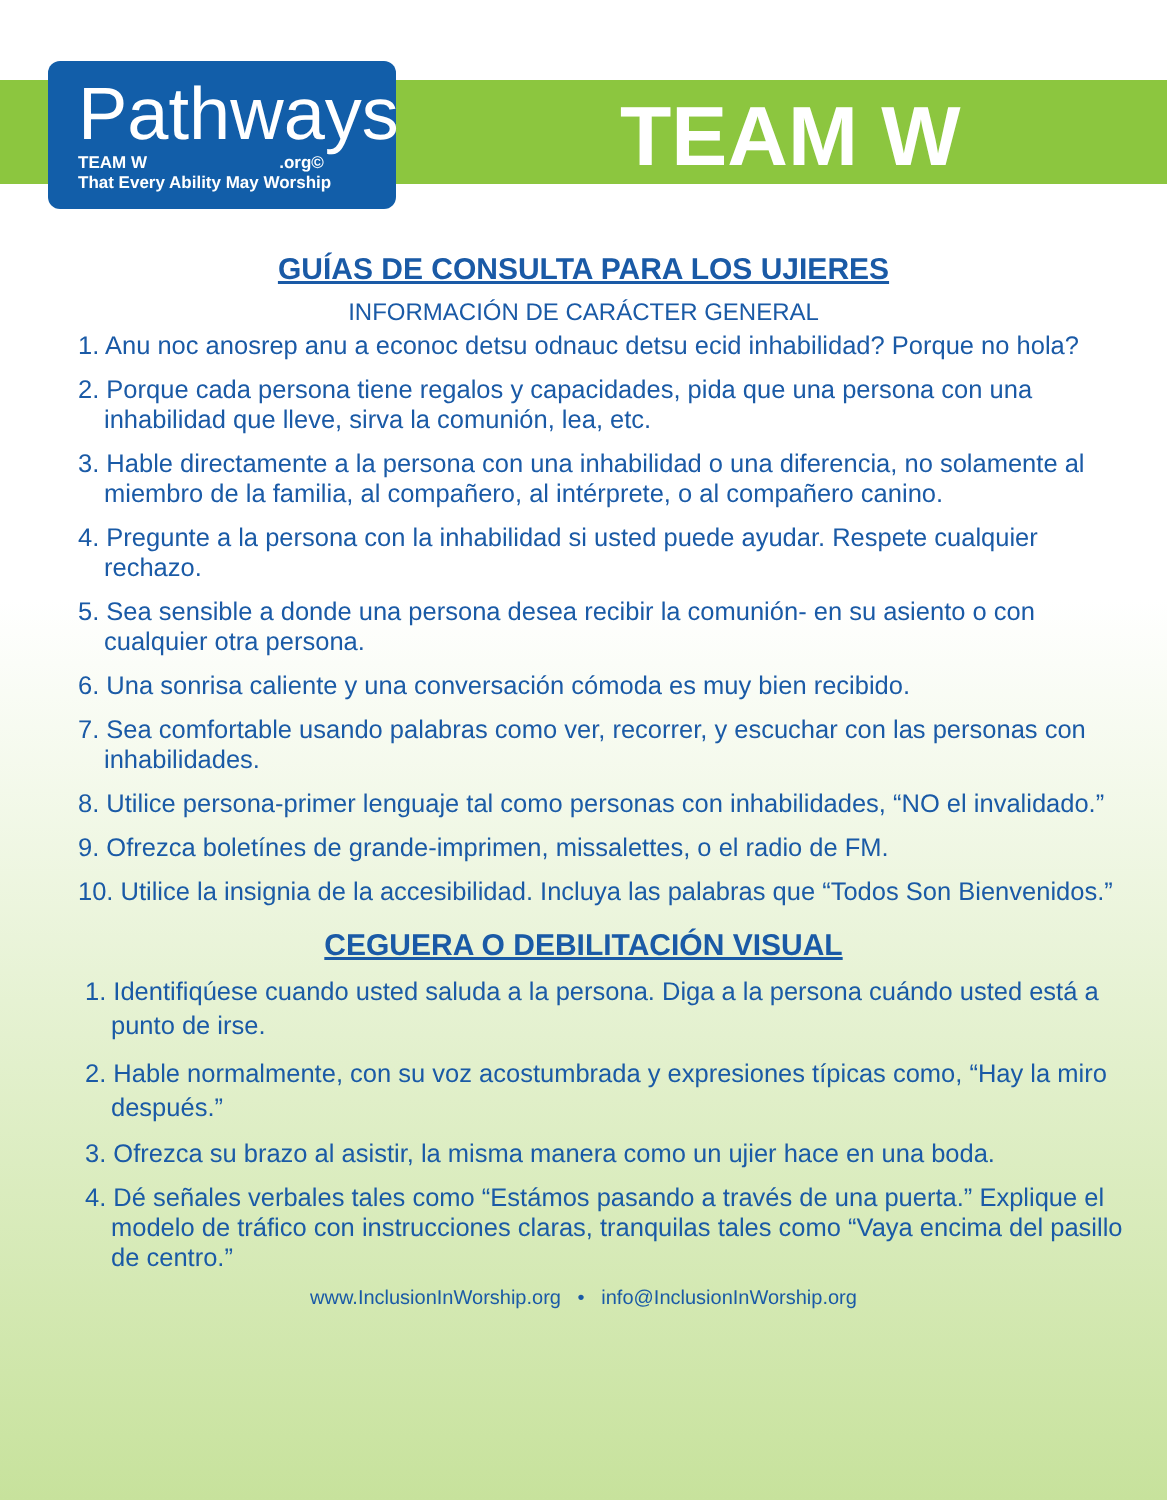Pathways
TEAM W .org©
That Every Ability May Worship
TEAM W
GUÍAS DE CONSULTA PARA LOS UJIERES
INFORMACIÓN DE CARÁCTER GENERAL
1. Anu noc anosrep anu a econoc detsu odnauc detsu ecid inhabilidad? Porque no hola?
2. Porque cada persona tiene regalos y capacidades, pida que una persona con una inhabilidad que lleve, sirva la comunión, lea, etc.
3. Hable directamente a la persona con una inhabilidad o una diferencia, no solamente al miembro de la familia, al compañero, al intérprete, o al compañero canino.
4. Pregunte a la persona con la inhabilidad si usted puede ayudar. Respete cualquier rechazo.
5. Sea sensible a donde una persona desea recibir la comunión- en su asiento o con cualquier otra persona.
6. Una sonrisa caliente y una conversación cómoda es muy bien recibido.
7. Sea comfortable usando palabras como ver, recorrer, y escuchar con las personas con inhabilidades.
8. Utilice persona-primer lenguaje tal como personas con inhabilidades, “NO el invalidado.”
9. Ofrezca boletínes de grande-imprimen, missalettes, o el radio de FM.
10. Utilice la insignia de la accesibilidad. Incluya las palabras que “Todos Son Bienvenidos.”
CEGUERA O DEBILITACIÓN VISUAL
1. Identifiqúese cuando usted saluda a la persona. Diga a la persona cuándo usted está a punto de irse.
2. Hable normalmente, con su voz acostumbrada y expresiones típicas como, “Hay la miro después.”
3. Ofrezca su brazo al asistir, la misma manera como un ujier hace en una boda.
4. Dé señales verbales tales como “Estámos pasando a través de una puerta.” Explique el modelo de tráfico con instrucciones claras, tranquilas tales como “Vaya encima del pasillo de centro.”
www.InclusionInWorship.org • info@InclusionInWorship.org